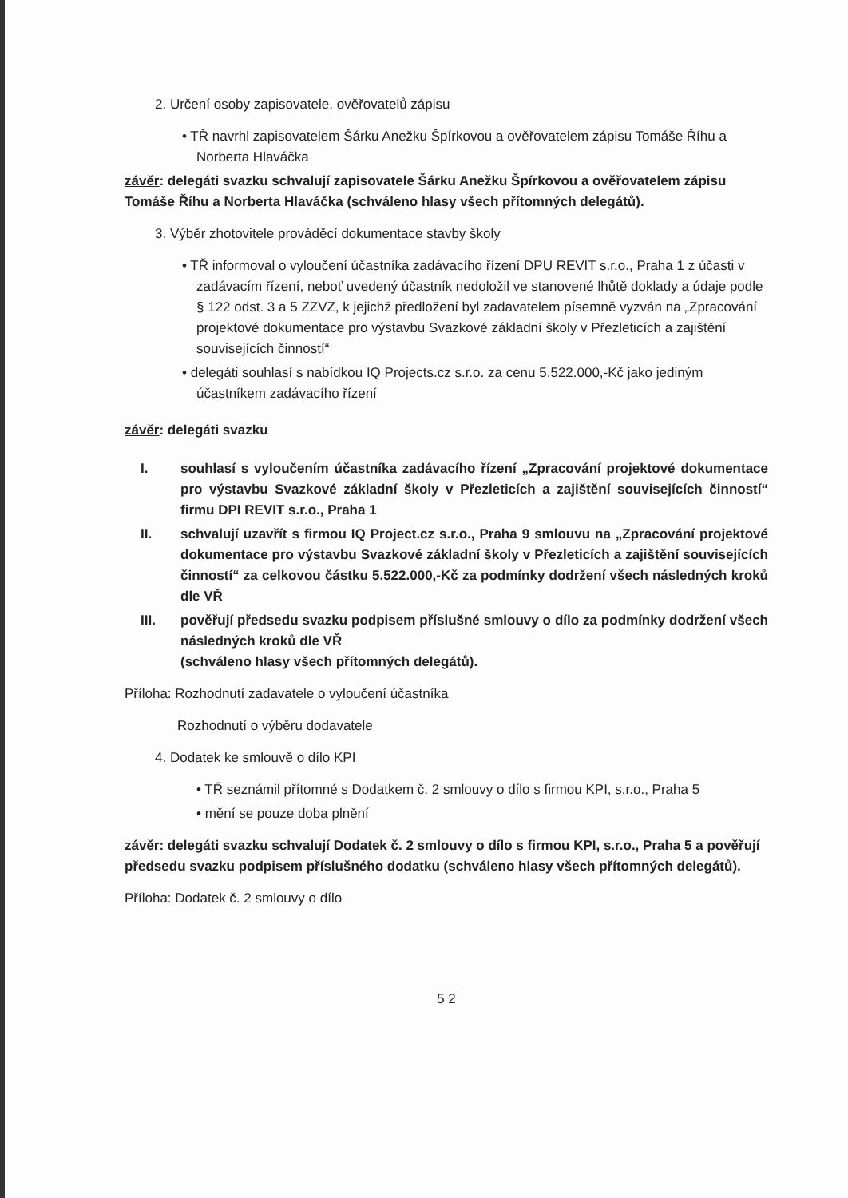2. Určení osoby zapisovatele, ověřovatelů zápisu
• TŘ navrhl zapisovatelem Šárku Anežku Špírkovou a ověřovatelem zápisu Tomáše Říhu a Norberta Hlaváčka
závěr: delegáti svazku schvalují zapisovatele Šárku Anežku Špírkovou a ověřovatelem zápisu Tomáše Říhu a Norberta Hlaváčka (schváleno hlasy všech přítomných delegátů).
3. Výběr zhotovitele prováděcí dokumentace stavby školy
• TŘ informoval o vyloučení účastníka zadávacího řízení DPU REVIT s.r.o., Praha 1 z účasti v zadávacím řízení, neboť uvedený účastník nedoložil ve stanovené lhůtě doklady a údaje podle § 122 odst. 3 a 5 ZZVZ, k jejichž předložení byl zadavatelem písemně vyzván na „Zpracování projektové dokumentace pro výstavbu Svazkové základní školy v Přezleticích a zajištění souvisejících činností“
• delegáti souhlasí s nabídkou IQ Projects.cz s.r.o. za cenu 5.522.000,-Kč jako jediným účastníkem zadávacího řízení
závěr: delegáti svazku
I. souhlasí s vyloučením účastníka zadávacího řízení „Zpracování projektové dokumentace pro výstavbu Svazkové základní školy v Přezleticích a zajištění souvisejících činností“ firmu DPI REVIT s.r.o., Praha 1
II. schvalují uzavřít s firmou IQ Project.cz s.r.o., Praha 9 smlouvu na „Zpracování projektové dokumentace pro výstavbu Svazkové základní školy v Přezleticích a zajištění souvisejících činností“ za celkovou částku 5.522.000,-Kč za podmínky dodržení všech následných kroků dle VŘ
III. pověřují předsedu svazku podpisem příslušné smlouvy o dílo za podmínky dodržení všech následných kroků dle VŘ
(schváleno hlasy všech přítomných delegátů).
Příloha: Rozhodnutí zadavatele o vyloučení účastníka
Rozhodnutí o výběru dodavatele
4. Dodatek ke smlouvě o dílo KPI
• TŘ seznámil přítomné s Dodatkem č. 2 smlouvy o dílo s firmou KPI, s.r.o., Praha 5
• mění se pouze doba plnění
závěr: delegáti svazku schvalují Dodatek č. 2 smlouvy o dílo s firmou KPI, s.r.o., Praha 5 a pověřují předsedu svazku podpisem příslušného dodatku (schváleno hlasy všech přítomných delegátů).
Příloha: Dodatek č. 2 smlouvy o dílo
5 2